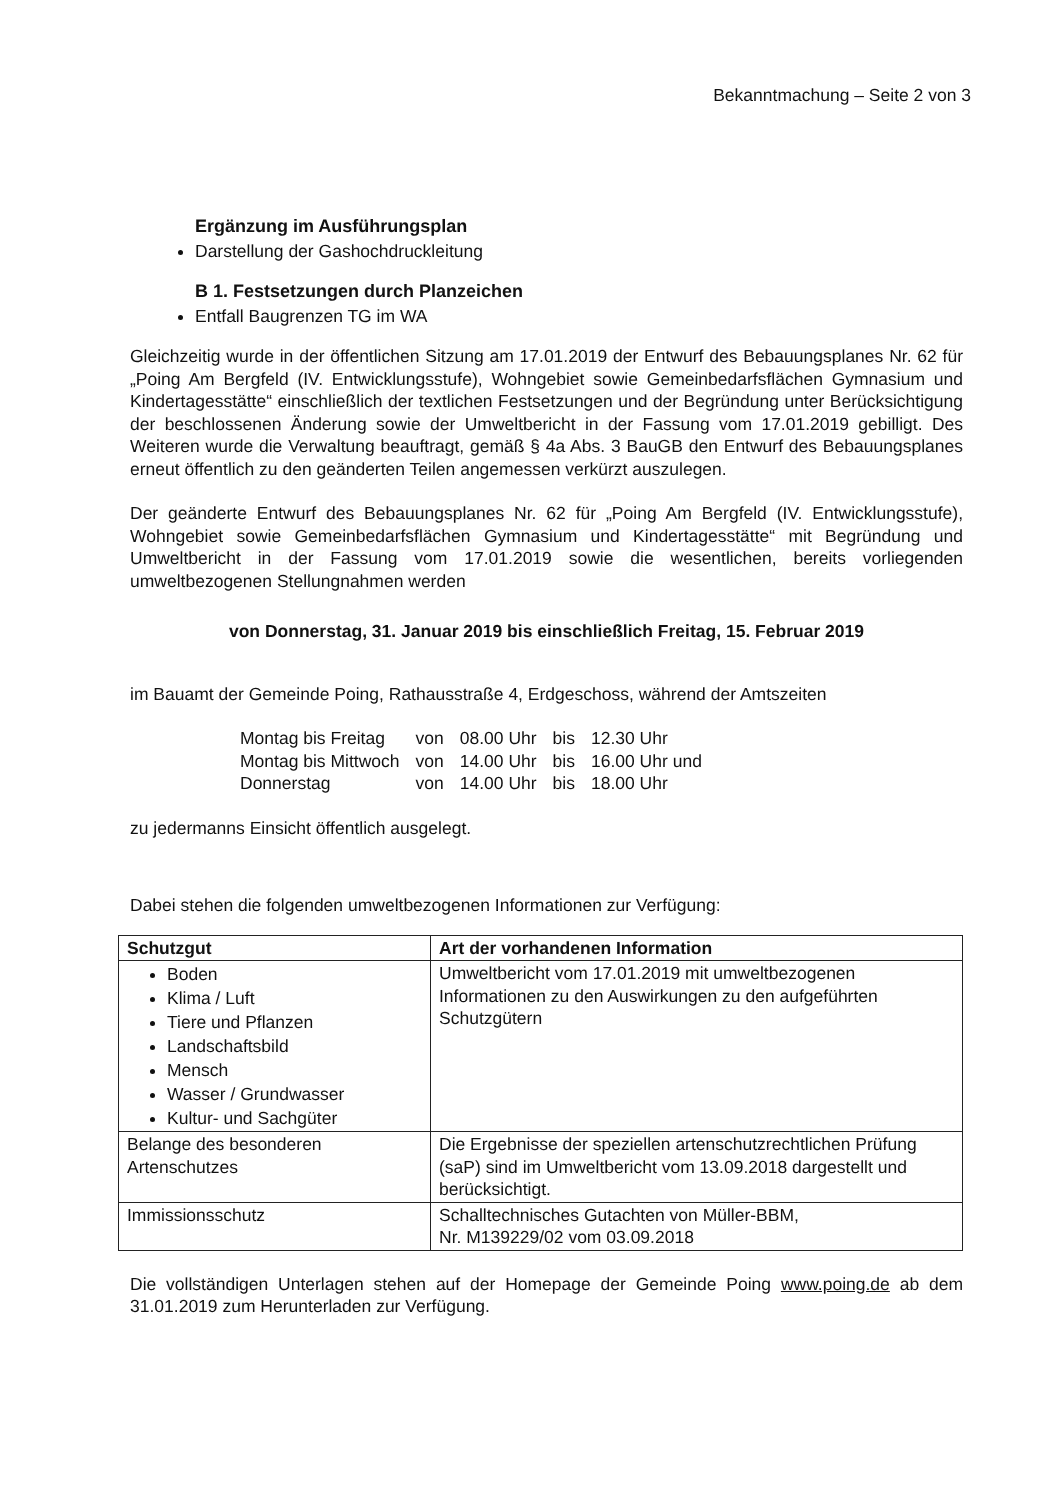Bekanntmachung – Seite 2 von 3
Ergänzung im Ausführungsplan
Darstellung der Gashochdruckleitung
B 1. Festsetzungen durch Planzeichen
Entfall Baugrenzen TG im WA
Gleichzeitig wurde in der öffentlichen Sitzung am 17.01.2019 der Entwurf des Bebauungsplanes Nr. 62 für „Poing Am Bergfeld (IV. Entwicklungsstufe), Wohngebiet sowie Gemeinbedarfsflächen Gymnasium und Kindertagesstätte“ einschließlich der textlichen Festsetzungen und der Begründung unter Berücksichtigung der beschlossenen Änderung sowie der Umweltbericht in der Fassung vom 17.01.2019 gebilligt. Des Weiteren wurde die Verwaltung beauftragt, gemäß § 4a Abs. 3 BauGB den Entwurf des Bebauungsplanes erneut öffentlich zu den geänderten Teilen angemessen verkürzt auszulegen.
Der geänderte Entwurf des Bebauungsplanes Nr. 62 für „Poing Am Bergfeld (IV. Entwicklungsstufe), Wohngebiet sowie Gemeinbedarfsflächen Gymnasium und Kindertagesstätte“ mit Begründung und Umweltbericht in der Fassung vom 17.01.2019 sowie die wesentlichen, bereits vorliegenden umweltbezogenen Stellungnahmen werden
von Donnerstag, 31. Januar 2019 bis einschließlich Freitag, 15. Februar 2019
im Bauamt der Gemeinde Poing, Rathausstraße 4, Erdgeschoss, während der Amtszeiten
| Montag bis Freitag | von | 08.00 Uhr | bis | 12.30 Uhr |
| Montag bis Mittwoch | von | 14.00 Uhr | bis | 16.00 Uhr und |
| Donnerstag | von | 14.00 Uhr | bis | 18.00 Uhr |
zu jedermanns Einsicht öffentlich ausgelegt.
Dabei stehen die folgenden umweltbezogenen Informationen zur Verfügung:
| Schutzgut | Art der vorhandenen Information |
| --- | --- |
| Boden Klima / Luft Tiere und Pflanzen Landschaftsbild Mensch Wasser / Grundwasser Kultur- und Sachgüter | Umweltbericht vom 17.01.2019 mit umweltbezogenen Informationen zu den Auswirkungen zu den aufgeführten Schutzgütern |
| Belange des besonderen Artenschutzes | Die Ergebnisse der speziellen artenschutzrechtlichen Prüfung (saP) sind im Umweltbericht vom 13.09.2018 dargestellt und berücksichtigt. |
| Immissionsschutz | Schalltechnisches Gutachten von Müller-BBM, Nr. M139229/02 vom 03.09.2018 |
Die vollständigen Unterlagen stehen auf der Homepage der Gemeinde Poing www.poing.de ab dem 31.01.2019 zum Herunterladen zur Verfügung.